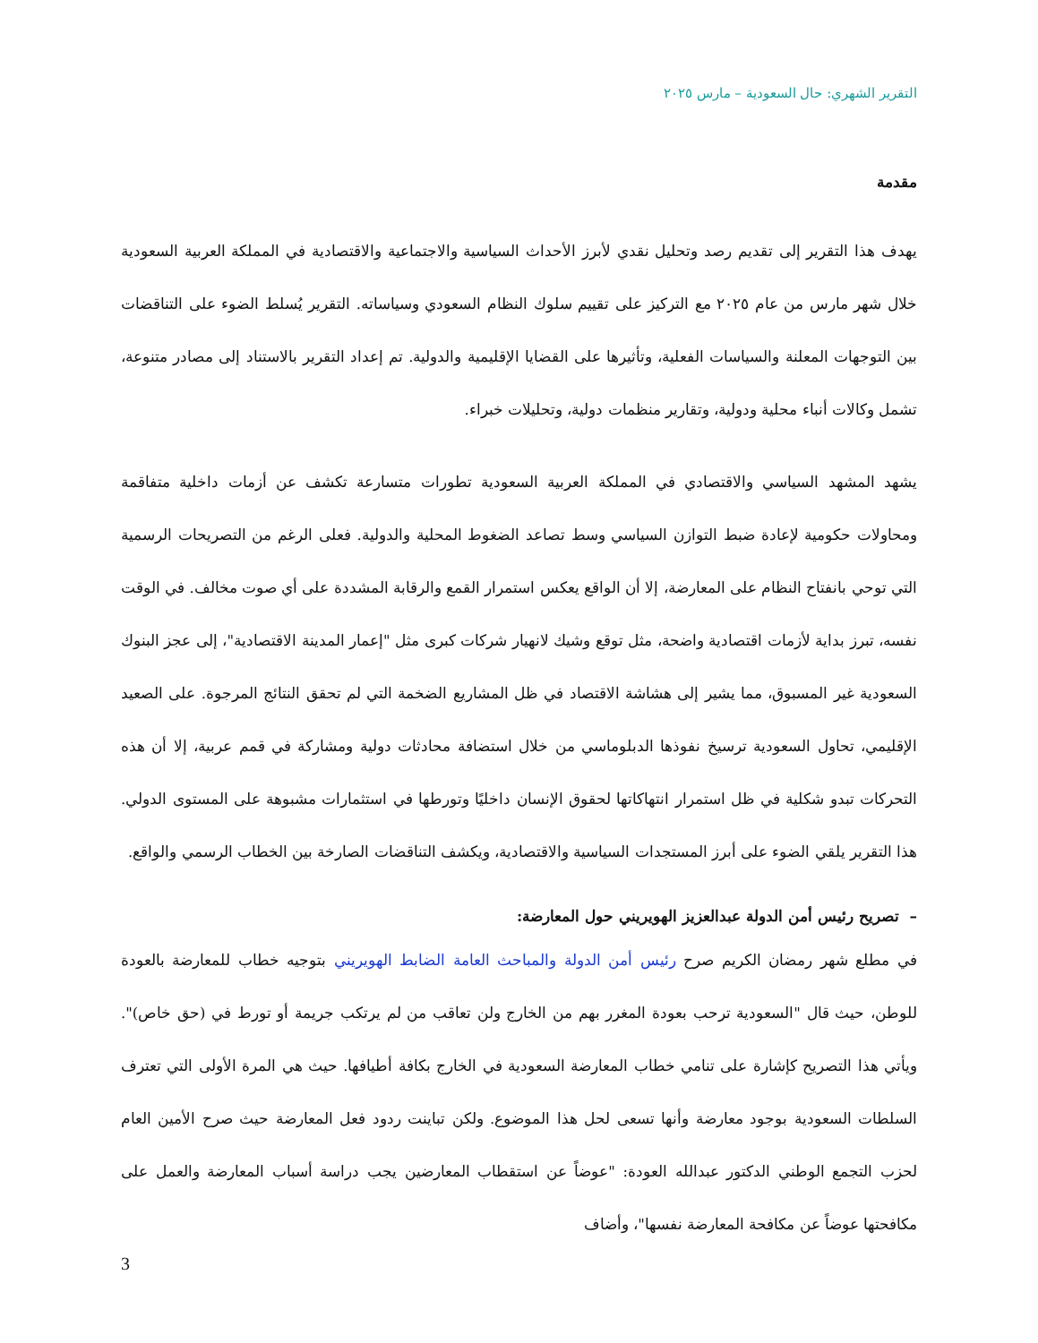التقرير الشهري: حال السعودية – مارس ٢٠٢٥
مقدمة
يهدف هذا التقرير إلى تقديم رصد وتحليل نقدي لأبرز الأحداث السياسية والاجتماعية والاقتصادية في المملكة العربية السعودية خلال شهر مارس من عام ٢٠٢٥ مع التركيز على تقييم سلوك النظام السعودي وسياساته. التقرير يُسلط الضوء على التناقضات بين التوجهات المعلنة والسياسات الفعلية، وتأثيرها على القضايا الإقليمية والدولية. تم إعداد التقرير بالاستناد إلى مصادر متنوعة، تشمل وكالات أنباء محلية ودولية، وتقارير منظمات دولية، وتحليلات خبراء.
يشهد المشهد السياسي والاقتصادي في المملكة العربية السعودية تطورات متسارعة تكشف عن أزمات داخلية متفاقمة ومحاولات حكومية لإعادة ضبط التوازن السياسي وسط تصاعد الضغوط المحلية والدولية. فعلى الرغم من التصريحات الرسمية التي توحي بانفتاح النظام على المعارضة، إلا أن الواقع يعكس استمرار القمع والرقابة المشددة على أي صوت مخالف. في الوقت نفسه، تبرز بداية لأزمات اقتصادية واضحة، مثل توقع وشيك لانهيار شركات كبرى مثل "إعمار المدينة الاقتصادية"، إلى عجز البنوك السعودية غير المسبوق، مما يشير إلى هشاشة الاقتصاد في ظل المشاريع الضخمة التي لم تحقق النتائج المرجوة. على الصعيد الإقليمي، تحاول السعودية ترسيخ نفوذها الدبلوماسي من خلال استضافة محادثات دولية ومشاركة في قمم عربية، إلا أن هذه التحركات تبدو شكلية في ظل استمرار انتهاكاتها لحقوق الإنسان داخليًا وتورطها في استثمارات مشبوهة على المستوى الدولي. هذا التقرير يلقي الضوء على أبرز المستجدات السياسية والاقتصادية، ويكشف التناقضات الصارخة بين الخطاب الرسمي والواقع.
– تصريح رئيس أمن الدولة عبدالعزيز الهويريني حول المعارضة:
في مطلع شهر رمضان الكريم صرح رئيس أمن الدولة والمباحث العامة الضابط الهويريني بتوجيه خطاب للمعارضة بالعودة للوطن، حيث قال "السعودية ترحب بعودة المغرر بهم من الخارج ولن تعاقب من لم يرتكب جريمة أو تورط في (حق خاص)". ويأتي هذا التصريح كإشارة على تنامي خطاب المعارضة السعودية في الخارج بكافة أطيافها. حيث هي المرة الأولى التي تعترف السلطات السعودية بوجود معارضة وأنها تسعى لحل هذا الموضوع. ولكن تباينت ردود فعل المعارضة حيث صرح الأمين العام لحزب التجمع الوطني الدكتور عبدالله العودة: "عوضاً عن استقطاب المعارضين يجب دراسة أسباب المعارضة والعمل على مكافحتها عوضاً عن مكافحة المعارضة نفسها"، وأضاف
3